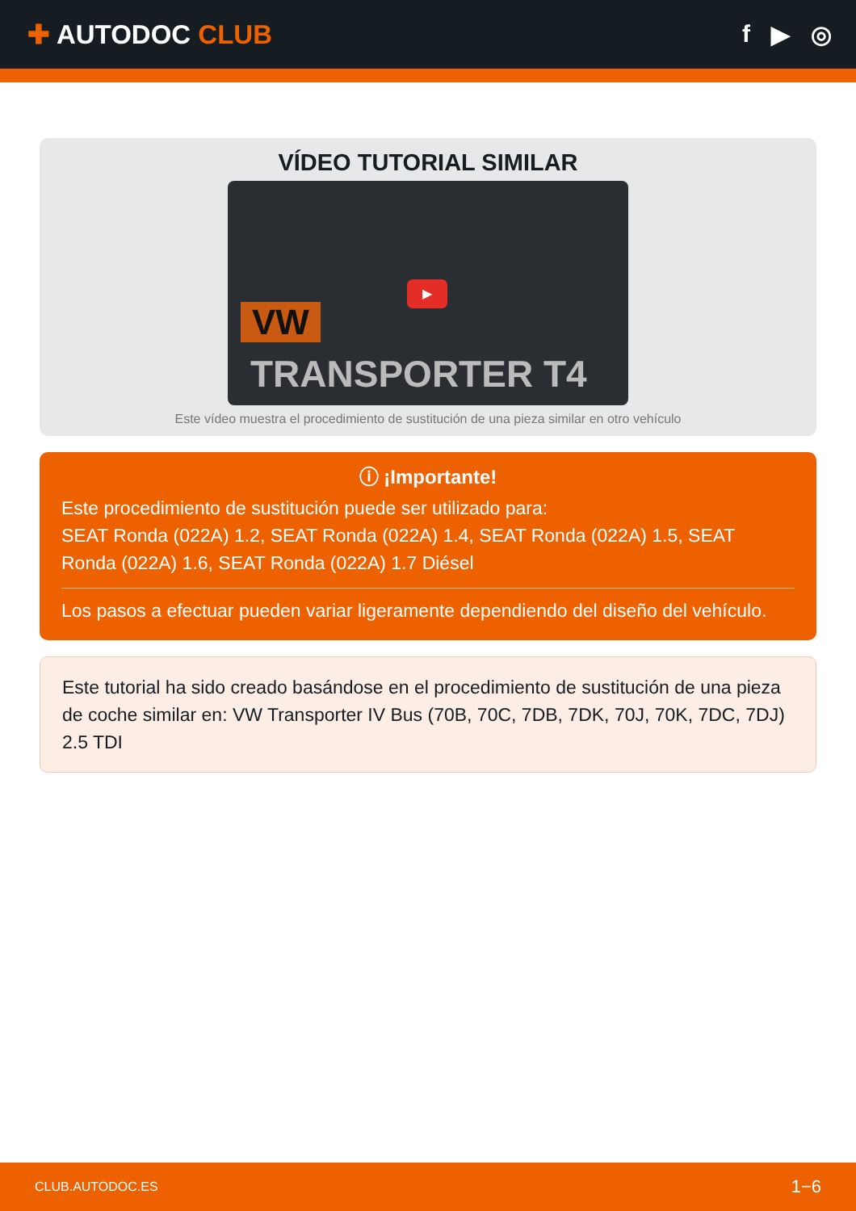✚ AUTODOC CLUB f ▶ ◎
VÍDEO TUTORIAL SIMILAR
VW
TRANSPORTER T4
▶
Este vídeo muestra el procedimiento de sustitución de una pieza similar en otro vehículo
ⓘ ¡Importante!
Este procedimiento de sustitución puede ser utilizado para:
SEAT Ronda (022A) 1.2, SEAT Ronda (022A) 1.4, SEAT Ronda (022A) 1.5, SEAT Ronda (022A) 1.6, SEAT Ronda (022A) 1.7 Diésel
Los pasos a efectuar pueden variar ligeramente dependiendo del diseño del vehículo.
Este tutorial ha sido creado basándose en el procedimiento de sustitución de una pieza de coche similar en: VW Transporter IV Bus (70B, 70C, 7DB, 7DK, 70J, 70K, 7DC, 7DJ) 2.5 TDI
CLUB.AUTODOC.ES 1−6